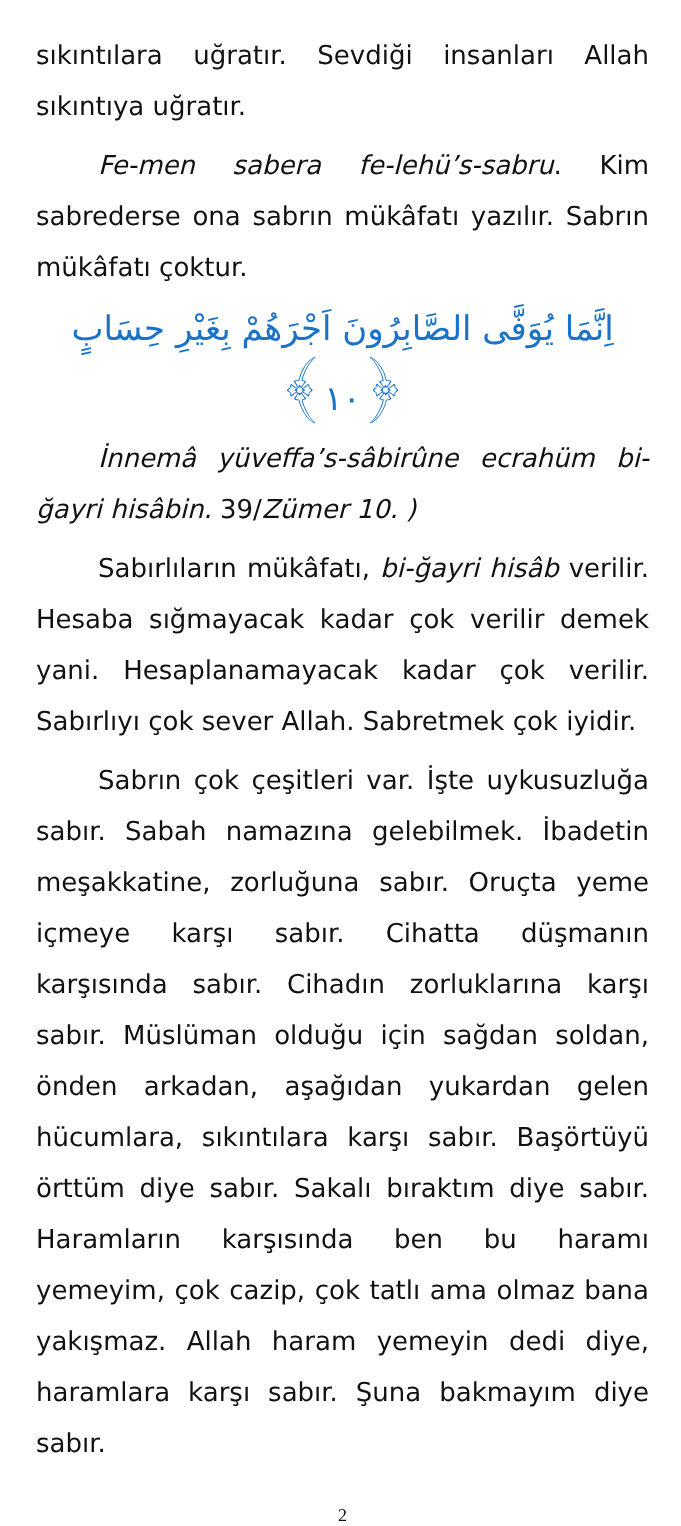sıkıntılara uğratır. Sevdiği insanları Allah sıkıntıya uğratır.
Fe-men sabera fe-lehü’s-sabru. Kim sabrederse ona sabrın mükâfatı yazılır. Sabrın mükâfatı çoktur.
اِنَّمَا يُوَفَّى الصَّابِرُونَ اَجْرَهُمْ بِغَيْرِ حِسَابٍ ﴿١٠﴾
İnnemâ yüveffa’s-sâbirûne ecrahüm bi-ğayri hisâbin. 39/Zümer 10. )
Sabırlıların mükâfatı, bi-ğayri hisâb verilir. Hesaba sığmayacak kadar çok verilir demek yani. Hesaplanamayacak kadar çok verilir. Sabırlıyı çok sever Allah. Sabretmek çok iyidir.
Sabrın çok çeşitleri var. İşte uykusuzluğa sabır. Sabah namazına gelebilmek. İbadetin meşakkatine, zorluğuna sabır. Oruçta yeme içmeye karşı sabır. Cihatta düşmanın karşısında sabır. Cihadın zorluklarına karşı sabır. Müslüman olduğu için sağdan soldan, önden arkadan, aşağıdan yukardan gelen hücumlara, sıkıntılara karşı sabır. Başörtüyü örttüm diye sabır. Sakalı bıraktım diye sabır. Haramların karşısında ben bu haramı yemeyim, çok cazip, çok tatlı ama olmaz bana yakışmaz. Allah haram yemeyin dedi diye, haramlara karşı sabır. Şuna bakmayım diye sabır.
2